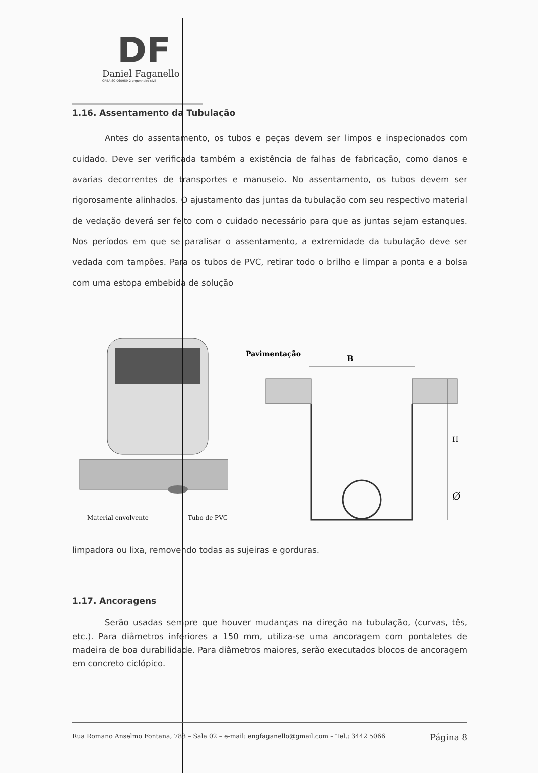DF
Daniel Faganello
CREA-SC 060959-2 engenheiro civil
1.16. Assentamento da Tubulação
Antes do assentamento, os tubos e peças devem ser limpos e inspecionados com cuidado. Deve ser verificada também a existência de falhas de fabricação, como danos e avarias decorrentes de transportes e manuseio. No assentamento, os tubos devem ser rigorosamente alinhados. O ajustamento das juntas da tubulação com seu respectivo material de vedação deverá ser feito com o cuidado necessário para que as juntas sejam estanques. Nos períodos em que se paralisar o assentamento, a extremidade da tubulação deve ser vedada com tampões. Para os tubos de PVC, retirar todo o brilho e limpar a ponta e a bolsa com uma estopa embebida de solução
Material envolvente
Tubo de PVC
Pavimentação
B
H
Ø
limpadora ou lixa, removendo todas as sujeiras e gorduras.
1.17. Ancoragens
Serão usadas sempre que houver mudanças na direção na tubulação, (curvas, tês, etc.). Para diâmetros inferiores a 150 mm, utiliza-se uma ancoragem com pontaletes de madeira de boa durabilidade. Para diâmetros maiores, serão executados blocos de ancoragem em concreto ciclópico.
Rua Romano Anselmo Fontana, 783 – Sala 02 – e-mail: engfaganello@gmail.com – Tel.: 3442 5066 Página 8